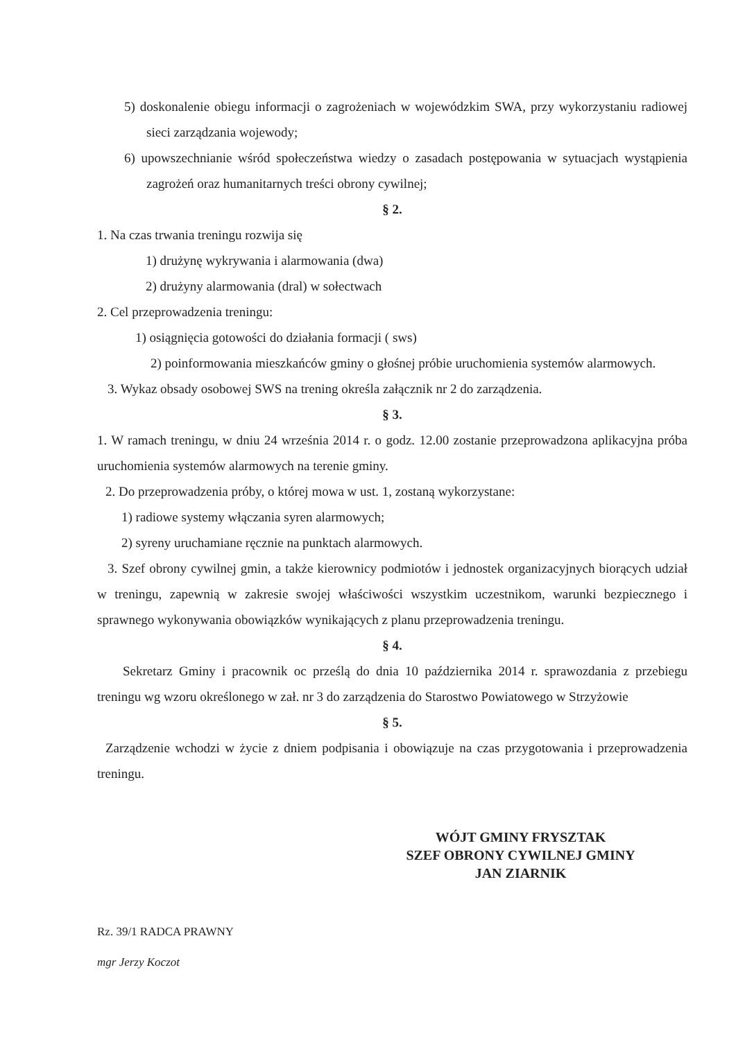5) doskonalenie obiegu informacji o zagrożeniach w wojewódzkim SWA, przy wykorzystaniu radiowej sieci zarządzania wojewody;
6) upowszechnianie wśród społeczeństwa wiedzy o zasadach postępowania w sytuacjach wystąpienia zagrożeń oraz humanitarnych treści obrony cywilnej;
§ 2.
1. Na czas trwania treningu rozwija się
1) drużynę wykrywania i alarmowania (dwa)
2) drużyny alarmowania (dral) w sołectwach
2. Cel przeprowadzenia treningu:
1) osiągnięcia gotowości do działania formacji ( sws)
2) poinformowania mieszkańców gminy o głośnej próbie uruchomienia systemów alarmowych.
3. Wykaz obsady osobowej SWS na trening określa załącznik nr 2 do zarządzenia.
§ 3.
1. W ramach treningu, w dniu 24 września 2014 r. o godz. 12.00 zostanie przeprowadzona aplikacyjna próba uruchomienia systemów alarmowych na terenie gminy.
2. Do przeprowadzenia próby, o której mowa w ust. 1, zostaną wykorzystane:
1) radiowe systemy włączania syren alarmowych;
2) syreny uruchamiane ręcznie na punktach alarmowych.
3. Szef obrony cywilnej gmin, a także kierownicy podmiotów i jednostek organizacyjnych biorących udział w treningu, zapewnią w zakresie swojej właściwości wszystkim uczestnikom, warunki bezpiecznego i sprawnego wykonywania obowiązków wynikających z planu przeprowadzenia treningu.
§ 4.
Sekretarz Gminy i pracownik oc prześlą do dnia 10 października 2014 r. sprawozdania z przebiegu treningu wg wzoru określonego w zał. nr 3 do zarządzenia do Starostwo Powiatowego w Strzyżowie
§ 5.
Zarządzenie wchodzi w życie z dniem podpisania i obowiązuje na czas przygotowania i przeprowadzenia treningu.
WÓJT GMINY FRYSZTAK
SZEF OBRONY CYWILNEJ GMINY
JAN ZIARNIK
Rz. 39/1 RADCA PRAWNY
mgr Jerzy Koczot